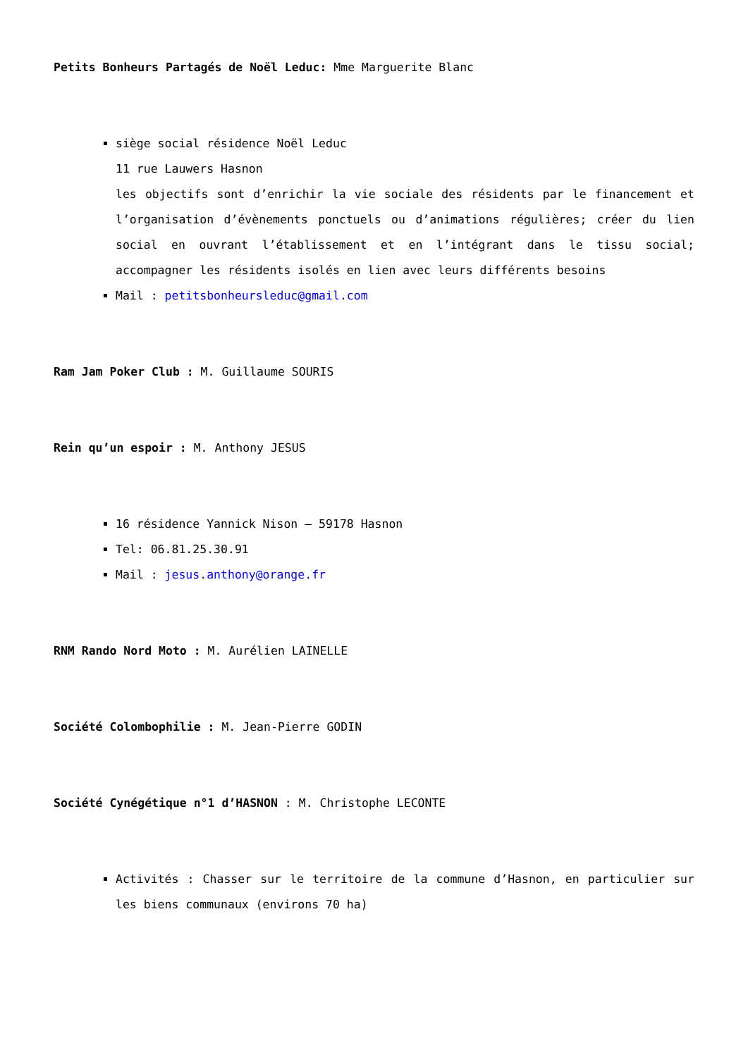Petits Bonheurs Partagés de Noël Leduc: Mme Marguerite Blanc
siège social résidence Noël Leduc
11 rue Lauwers Hasnon
les objectifs sont d’enrichir la vie sociale des résidents par le financement et l’organisation d’évènements ponctuels ou d’animations régulières; créer du lien social en ouvrant l’établissement et en l’intégrant dans le tissu social; accompagner les résidents isolés en lien avec leurs différents besoins
Mail : petitsbonheursleduc@gmail.com
Ram Jam Poker Club : M. Guillaume SOURIS
Rein qu’un espoir : M. Anthony JESUS
16 résidence Yannick Nison – 59178 Hasnon
Tel: 06.81.25.30.91
Mail : jesus.anthony@orange.fr
RNM Rando Nord Moto : M. Aurélien LAINELLE
Société Colombophilie : M. Jean-Pierre GODIN
Société Cynégétique n°1 d’HASNON : M. Christophe LECONTE
Activités : Chasser sur le territoire de la commune d’Hasnon, en particulier sur les biens communaux (environs 70 ha)